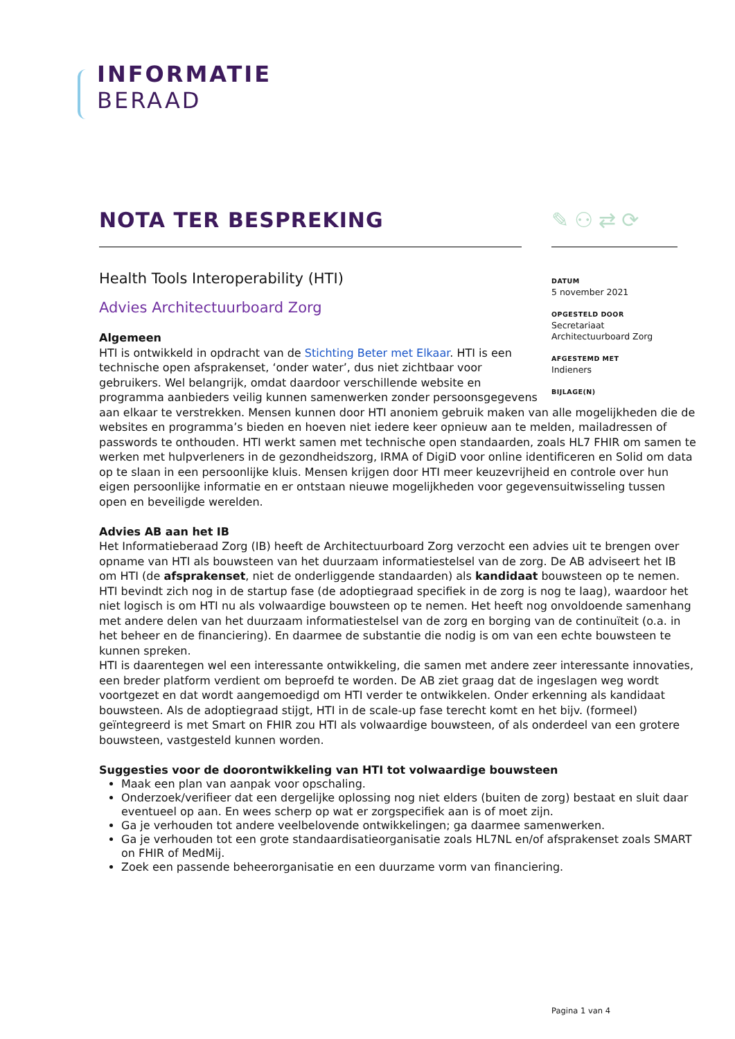INFORMATIE
BERAAD
NOTA TER BESPREKING ✎⚇⇄⟳
DATUM
5 november 2021
OPGESTELD DOOR
Secretariaat
Architectuurboard Zorg
AFGESTEMD MET
Indieners
BIJLAGE(N)
Health Tools Interoperability (HTI)
Advies Architectuurboard Zorg
Algemeen
HTI is ontwikkeld in opdracht van de Stichting Beter met Elkaar. HTI is een technische open afsprakenset, ‘onder water’, dus niet zichtbaar voor gebruikers. Wel belangrijk, omdat daardoor verschillende website en programma aanbieders veilig kunnen samenwerken zonder persoonsgegevens
aan elkaar te verstrekken. Mensen kunnen door HTI anoniem gebruik maken van alle mogelijkheden die de websites en programma’s bieden en hoeven niet iedere keer opnieuw aan te melden, mailadressen of passwords te onthouden. HTI werkt samen met technische open standaarden, zoals HL7 FHIR om samen te werken met hulpverleners in de gezondheidszorg, IRMA of DigiD voor online identificeren en Solid om data op te slaan in een persoonlijke kluis. Mensen krijgen door HTI meer keuzevrijheid en controle over hun eigen persoonlijke informatie en er ontstaan nieuwe mogelijkheden voor gegevensuitwisseling tussen open en beveiligde werelden.
Advies AB aan het IB
Het Informatieberaad Zorg (IB) heeft de Architectuurboard Zorg verzocht een advies uit te brengen over opname van HTI als bouwsteen van het duurzaam informatiestelsel van de zorg. De AB adviseert het IB om HTI (de afsprakenset, niet de onderliggende standaarden) als kandidaat bouwsteen op te nemen. HTI bevindt zich nog in de startup fase (de adoptiegraad specifiek in de zorg is nog te laag), waardoor het niet logisch is om HTI nu als volwaardige bouwsteen op te nemen. Het heeft nog onvoldoende samenhang met andere delen van het duurzaam informatiestelsel van de zorg en borging van de continuïteit (o.a. in het beheer en de financiering). En daarmee de substantie die nodig is om van een echte bouwsteen te kunnen spreken.
HTI is daarentegen wel een interessante ontwikkeling, die samen met andere zeer interessante innovaties, een breder platform verdient om beproefd te worden. De AB ziet graag dat de ingeslagen weg wordt voortgezet en dat wordt aangemoedigd om HTI verder te ontwikkelen. Onder erkenning als kandidaat bouwsteen. Als de adoptiegraad stijgt, HTI in de scale-up fase terecht komt en het bijv. (formeel) geïntegreerd is met Smart on FHIR zou HTI als volwaardige bouwsteen, of als onderdeel van een grotere bouwsteen, vastgesteld kunnen worden.
Suggesties voor de doorontwikkeling van HTI tot volwaardige bouwsteen
Maak een plan van aanpak voor opschaling.
Onderzoek/verifieer dat een dergelijke oplossing nog niet elders (buiten de zorg) bestaat en sluit daar eventueel op aan. En wees scherp op wat er zorgspecifiek aan is of moet zijn.
Ga je verhouden tot andere veelbelovende ontwikkelingen; ga daarmee samenwerken.
Ga je verhouden tot een grote standaardisatieorganisatie zoals HL7NL en/of afsprakenset zoals SMART on FHIR of MedMij.
Zoek een passende beheerorganisatie en een duurzame vorm van financiering.
Pagina 1 van 4